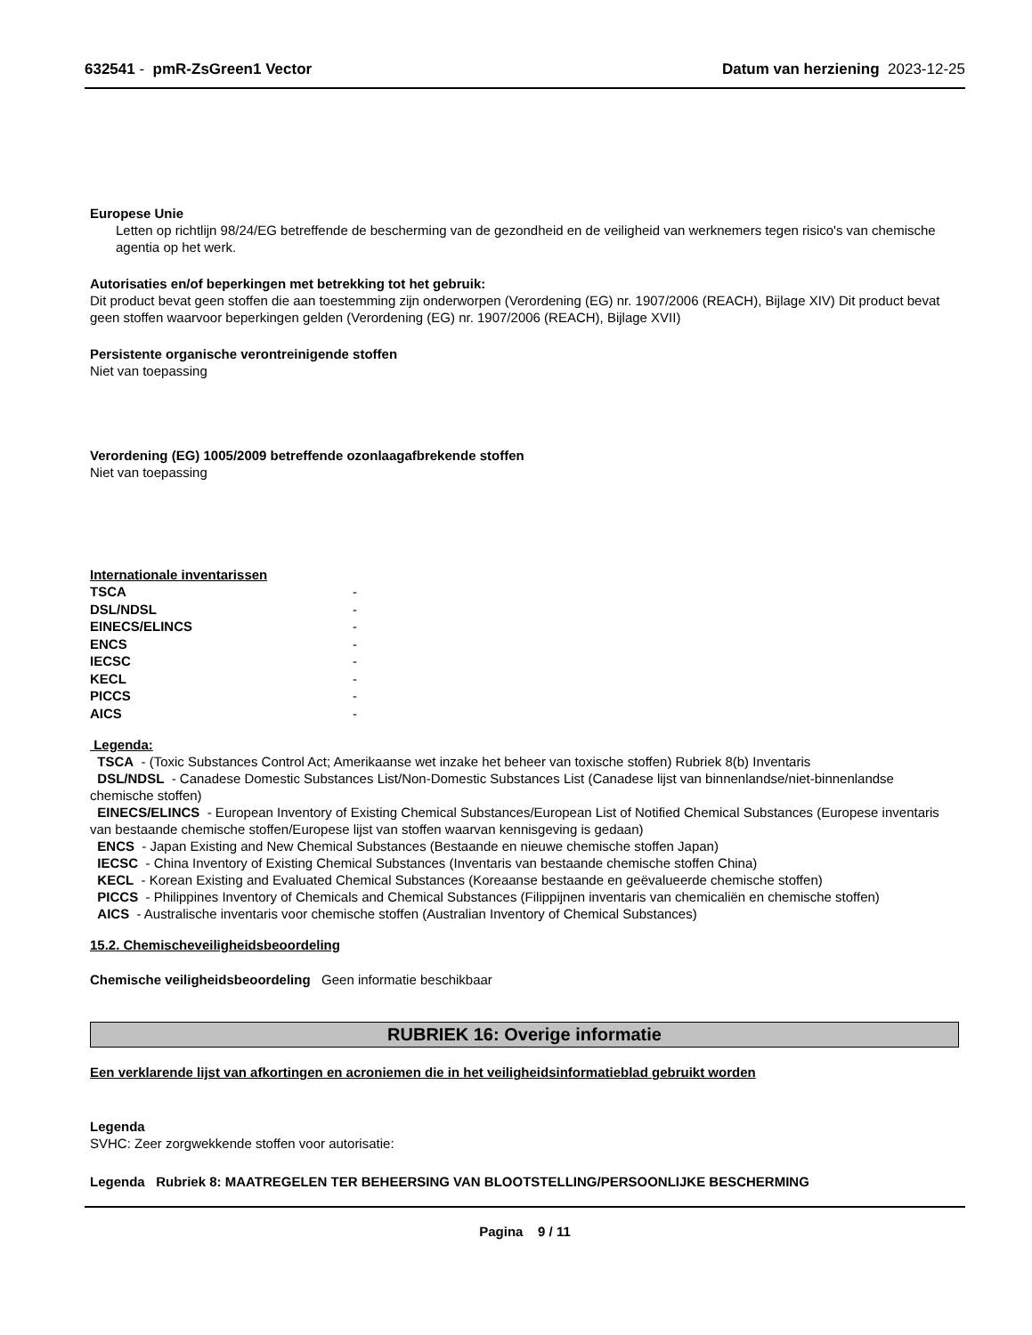632541 - pmR-ZsGreen1 Vector Datum van herziening 2023-12-25
Europese Unie
Letten op richtlijn 98/24/EG betreffende de bescherming van de gezondheid en de veiligheid van werknemers tegen risico's van chemische agentia op het werk.
Autorisaties en/of beperkingen met betrekking tot het gebruik:
Dit product bevat geen stoffen die aan toestemming zijn onderworpen (Verordening (EG) nr. 1907/2006 (REACH), Bijlage XIV) Dit product bevat geen stoffen waarvoor beperkingen gelden (Verordening (EG) nr. 1907/2006 (REACH), Bijlage XVII)
Persistente organische verontreinigende stoffen
Niet van toepassing
Verordening (EG) 1005/2009 betreffende ozonlaagafbrekende stoffen
Niet van toepassing
Internationale inventarissen
| TSCA | - |
| DSL/NDSL | - |
| EINECS/ELINCS | - |
| ENCS | - |
| IECSC | - |
| KECL | - |
| PICCS | - |
| AICS | - |
Legenda:
TSCA - (Toxic Substances Control Act; Amerikaanse wet inzake het beheer van toxische stoffen) Rubriek 8(b) Inventaris
DSL/NDSL - Canadese Domestic Substances List/Non-Domestic Substances List (Canadese lijst van binnenlandse/niet-binnenlandse chemische stoffen)
EINECS/ELINCS - European Inventory of Existing Chemical Substances/European List of Notified Chemical Substances (Europese inventaris van bestaande chemische stoffen/Europese lijst van stoffen waarvan kennisgeving is gedaan)
ENCS - Japan Existing and New Chemical Substances (Bestaande en nieuwe chemische stoffen Japan)
IECSC - China Inventory of Existing Chemical Substances (Inventaris van bestaande chemische stoffen China)
KECL - Korean Existing and Evaluated Chemical Substances (Koreaanse bestaande en geëvalueerde chemische stoffen)
PICCS - Philippines Inventory of Chemicals and Chemical Substances (Filippijnen inventaris van chemicaliën en chemische stoffen)
AICS - Australische inventaris voor chemische stoffen (Australian Inventory of Chemical Substances)
15.2. Chemischeveiligheidsbeoordeling
Chemische veiligheidsbeoordeling Geen informatie beschikbaar
RUBRIEK 16: Overige informatie
Een verklarende lijst van afkortingen en acroniemen die in het veiligheidsinformatieblad gebruikt worden
Legenda
SVHC: Zeer zorgwekkende stoffen voor autorisatie:
Legenda Rubriek 8: MAATREGELEN TER BEHEERSING VAN BLOOTSTELLING/PERSOONLIJKE BESCHERMING
Pagina 9 / 11